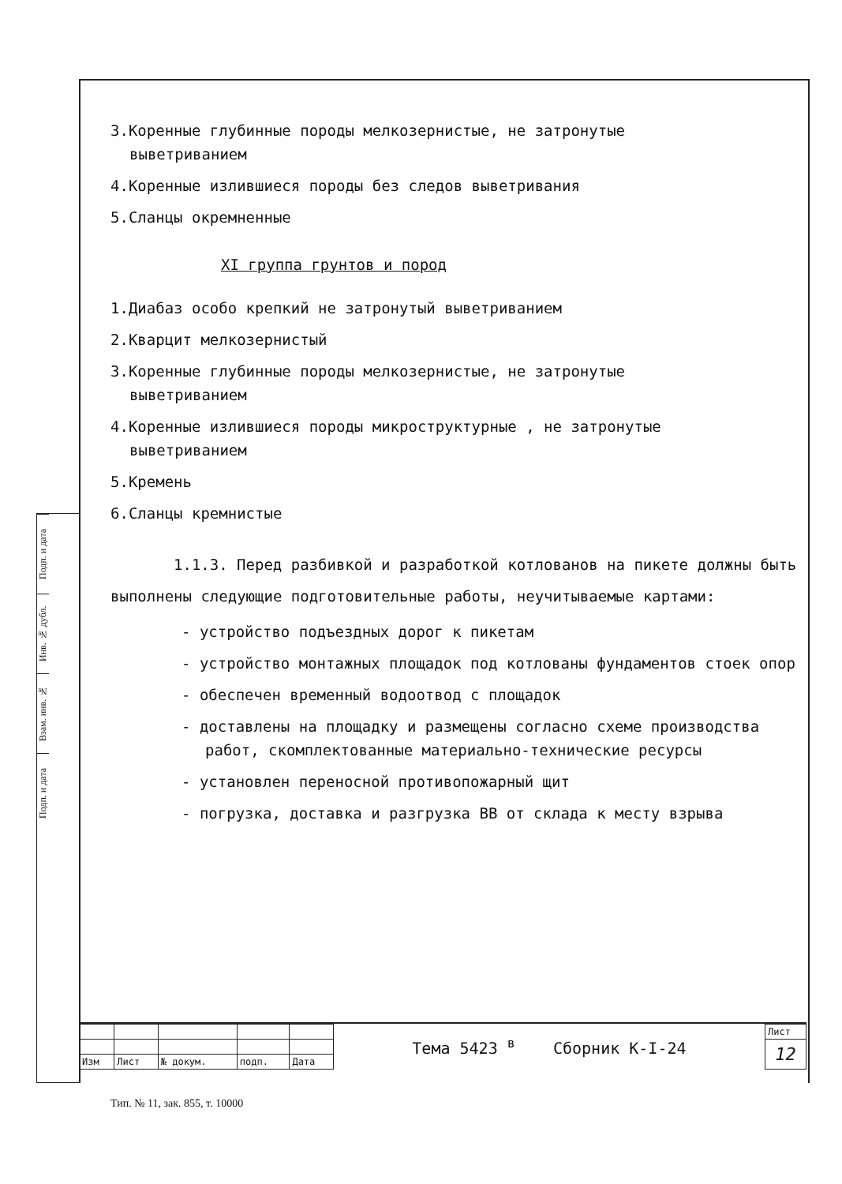Подп. и дата
Инв. № дубл.
Взам. инв. №
Подп. и дата
3.Коренные глубинные породы мелкозернистые, не затронутые
выветриванием
4.Коренные излившиеся породы без следов выветривания
5.Сланцы окремненные
XI группа грунтов и пород
1.Диабаз особо крепкий не затронутый выветриванием
2.Кварцит мелкозернистый
3.Коренные глубинные породы мелкозернистые, не затронутые
выветриванием
4.Коренные излившиеся породы микроструктурные , не затронутые
выветриванием
5.Кремень
6.Сланцы кремнистые
1.1.3. Перед разбивкой и разработкой котлованов на пикете должны быть выполнены следующие подготовительные работы, неучитываемые картами:
- устройство подъездных дорог к пикетам
- устройство монтажных площадок под котлованы фундаментов стоек опор
- обеспечен временный водоотвод с площадок
- доставлены на площадку и размещены согласно схеме производства работ, скомплектованные материально-технические ресурсы
- установлен переносной противопожарный щит
- погрузка, доставка и разгрузка ВВ от склада к месту взрыва
| | | | | | Тема 5423 <sup>в</sup> Сборник К-I-24 | Лист |
| | | | | | | 12 |
| Изм | Лист | № докум. | подп. | Дата | | |
Тип. № 11, зак. 855, т. 10000